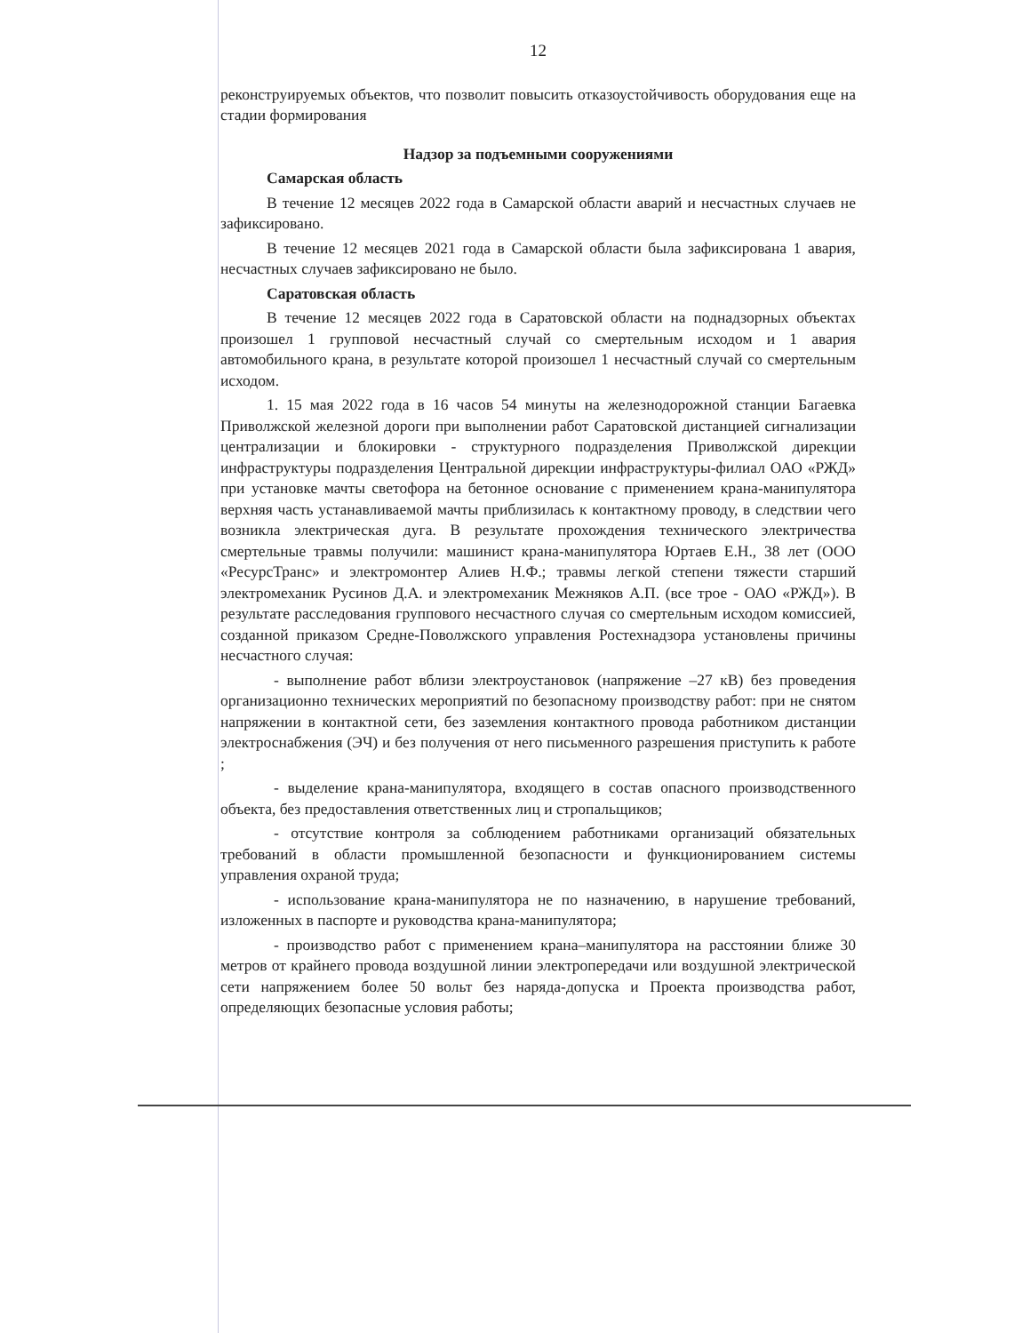12
реконструируемых объектов, что позволит повысить отказоустойчивость оборудования еще на стадии формирования
Надзор за подъемными сооружениями
Самарская область
В течение 12 месяцев 2022 года в Самарской области аварий и несчастных случаев не зафиксировано.
В течение 12 месяцев 2021 года в Самарской области была зафиксирована 1 авария, несчастных случаев зафиксировано не было.
Саратовская область
В течение 12 месяцев 2022 года в Саратовской области на поднадзорных объектах произошел 1 групповой несчастный случай со смертельным исходом и 1 авария автомобильного крана, в результате которой произошел 1 несчастный случай со смертельным исходом.
1. 15 мая 2022 года в 16 часов 54 минуты на железнодорожной станции Багаевка Приволжской железной дороги при выполнении работ Саратовской дистанцией сигнализации централизации и блокировки - структурного подразделения Приволжской дирекции инфраструктуры подразделения Центральной дирекции инфраструктуры-филиал ОАО «РЖД» при установке мачты светофора на бетонное основание с применением крана-манипулятора верхняя часть устанавливаемой мачты приблизилась к контактному проводу, в следствии чего возникла электрическая дуга. В результате прохождения технического электричества смертельные травмы получили: машинист крана-манипулятора Юртаев Е.Н., 38 лет (ООО «РесурсТранс» и электромонтер Алиев Н.Ф.; травмы легкой степени тяжести старший электромеханик Русинов Д.А. и электромеханик Межняков А.П. (все трое - ОАО «РЖД»). В результате расследования группового несчастного случая со смертельным исходом комиссией, созданной приказом Средне-Поволжского управления Ростехнадзора установлены причины несчастного случая:
- выполнение работ вблизи электроустановок (напряжение –27 кВ) без проведения организационно технических мероприятий по безопасному производству работ: при не снятом напряжении в контактной сети, без заземления контактного провода работником дистанции электроснабжения (ЭЧ) и без получения от него письменного разрешения приступить к работе ;
- выделение крана-манипулятора, входящего в состав опасного производственного объекта, без предоставления ответственных лиц и стропальщиков;
- отсутствие контроля за соблюдением работниками организаций обязательных требований в области промышленной безопасности и функционированием системы управления охраной труда;
- использование крана-манипулятора не по назначению, в нарушение требований, изложенных в паспорте и руководства крана-манипулятора;
- производство работ с применением крана–манипулятора на расстоянии ближе 30 метров от крайнего провода воздушной линии электропередачи или воздушной электрической сети напряжением более 50 вольт без наряда-допуска и Проекта производства работ, определяющих безопасные условия работы;